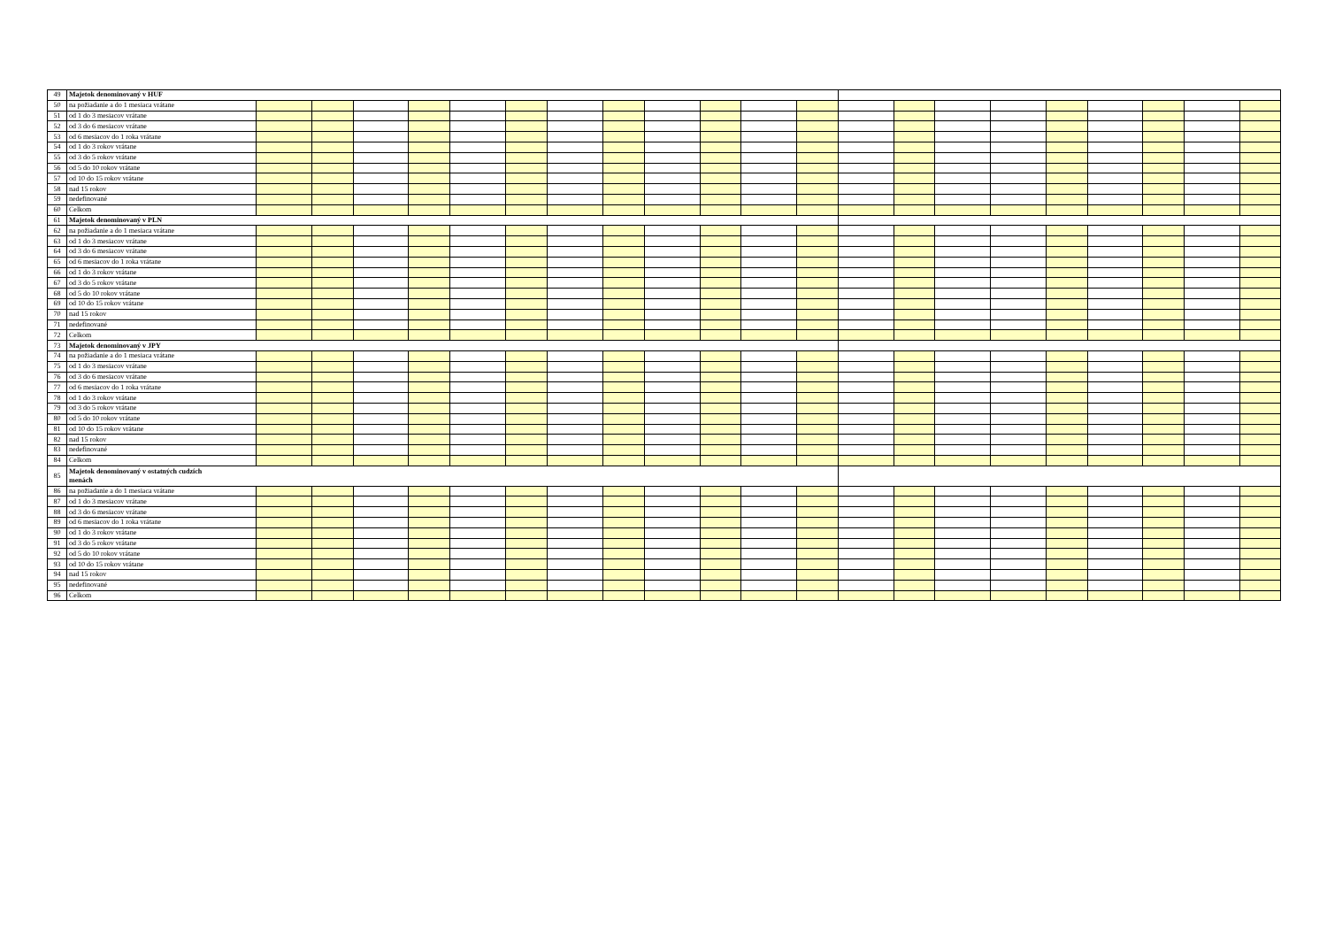| 49 | Majetok denominovaný v HUF | | | | | | | | | | | | | | | | | | | | | |
| 50 | na požiadanie a do 1 mesiaca vrátane | | | | | | | | | | | | | | | | | | | | | |
| 51 | od 1 do 3 mesiacov vrátane | | | | | | | | | | | | | | | | | | | | | |
| 52 | od 3 do 6 mesiacov vrátane | | | | | | | | | | | | | | | | | | | | | |
| 53 | od 6 mesiacov do 1 roka vrátane | | | | | | | | | | | | | | | | | | | | | |
| 54 | od 1 do 3 rokov vrátane | | | | | | | | | | | | | | | | | | | | | |
| 55 | od 3 do 5 rokov vrátane | | | | | | | | | | | | | | | | | | | | | |
| 56 | od 5 do 10 rokov vrátane | | | | | | | | | | | | | | | | | | | | | |
| 57 | od 10 do 15 rokov vrátane | | | | | | | | | | | | | | | | | | | | | |
| 58 | nad 15 rokov | | | | | | | | | | | | | | | | | | | | | |
| 59 | nedefinované | | | | | | | | | | | | | | | | | | | | | |
| 60 | Celkom | | | | | | | | | | | | | | | | | | | | | |
| 61 | Majetok denominovaný v PLN | | | | | | | | | | | | | | | | | | | | | |
| 62 | na požiadanie a do 1 mesiaca vrátane | | | | | | | | | | | | | | | | | | | | | |
| 63 | od 1 do 3 mesiacov vrátane | | | | | | | | | | | | | | | | | | | | | |
| 64 | od 3 do 6 mesiacov vrátane | | | | | | | | | | | | | | | | | | | | | |
| 65 | od 6 mesiacov do 1 roka vrátane | | | | | | | | | | | | | | | | | | | | | |
| 66 | od 1 do 3 rokov vrátane | | | | | | | | | | | | | | | | | | | | | |
| 67 | od 3 do 5 rokov vrátane | | | | | | | | | | | | | | | | | | | | | |
| 68 | od 5 do 10 rokov vrátane | | | | | | | | | | | | | | | | | | | | | |
| 69 | od 10 do 15 rokov vrátane | | | | | | | | | | | | | | | | | | | | | |
| 70 | nad 15 rokov | | | | | | | | | | | | | | | | | | | | | |
| 71 | nedefinované | | | | | | | | | | | | | | | | | | | | | |
| 72 | Celkom | | | | | | | | | | | | | | | | | | | | | |
| 73 | Majetok denominovaný v JPY | | | | | | | | | | | | | | | | | | | | | |
| 74 | na požiadanie a do 1 mesiaca vrátane | | | | | | | | | | | | | | | | | | | | | |
| 75 | od 1 do 3 mesiacov vrátane | | | | | | | | | | | | | | | | | | | | | |
| 76 | od 3 do 6 mesiacov vrátane | | | | | | | | | | | | | | | | | | | | | |
| 77 | od 6 mesiacov do 1 roka vrátane | | | | | | | | | | | | | | | | | | | | | |
| 78 | od 1 do 3 rokov vrátane | | | | | | | | | | | | | | | | | | | | | |
| 79 | od 3 do 5 rokov vrátane | | | | | | | | | | | | | | | | | | | | | |
| 80 | od 5 do 10 rokov vrátane | | | | | | | | | | | | | | | | | | | | | |
| 81 | od 10 do 15 rokov vrátane | | | | | | | | | | | | | | | | | | | | | |
| 82 | nad 15 rokov | | | | | | | | | | | | | | | | | | | | | |
| 83 | nedefinované | | | | | | | | | | | | | | | | | | | | | |
| 84 | Celkom | | | | | | | | | | | | | | | | | | | | | |
| 85 | Majetok denominovaný v ostatných cudzích menách | | | | | | | | | | | | | | | | | | | | | |
| 86 | na požiadanie a do 1 mesiaca vrátane | | | | | | | | | | | | | | | | | | | | | |
| 87 | od 1 do 3 mesiacov vrátane | | | | | | | | | | | | | | | | | | | | | |
| 88 | od 3 do 6 mesiacov vrátane | | | | | | | | | | | | | | | | | | | | | |
| 89 | od 6 mesiacov do 1 roka vrátane | | | | | | | | | | | | | | | | | | | | | |
| 90 | od 1 do 3 rokov vrátane | | | | | | | | | | | | | | | | | | | | | |
| 91 | od 3 do 5 rokov vrátane | | | | | | | | | | | | | | | | | | | | | |
| 92 | od 5 do 10 rokov vrátane | | | | | | | | | | | | | | | | | | | | | |
| 93 | od 10 do 15 rokov vrátane | | | | | | | | | | | | | | | | | | | | | |
| 94 | nad 15 rokov | | | | | | | | | | | | | | | | | | | | | |
| 95 | nedefinované | | | | | | | | | | | | | | | | | | | | | |
| 96 | Celkom | | | | | | | | | | | | | | | | | | | | | |